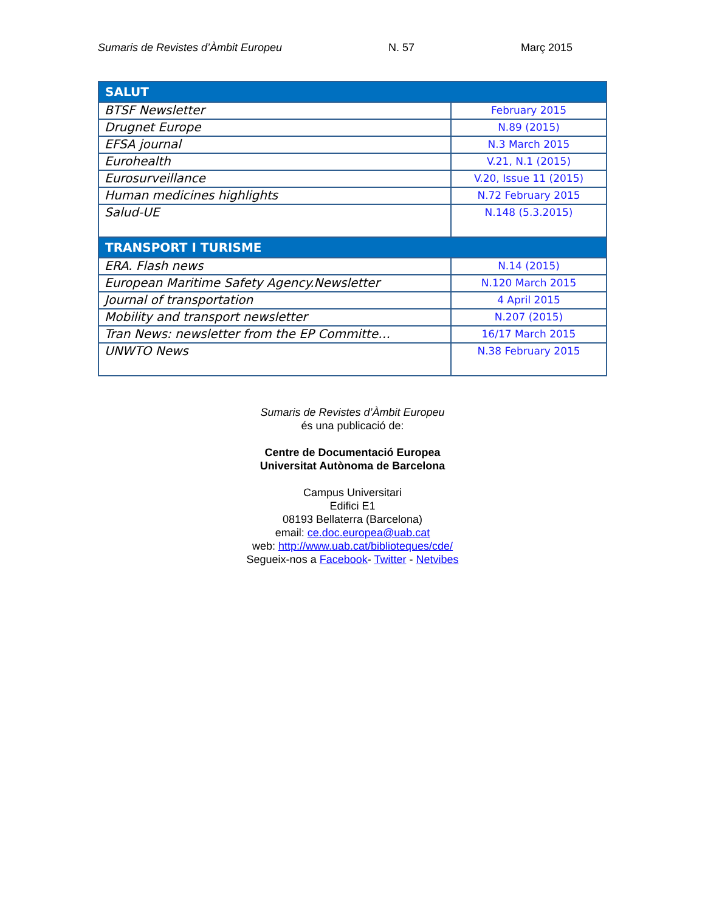Sumaris de Revistes d’Àmbit Europeu N. 57 Març 2015
| SALUT | |
| --- | --- |
| BTSF Newsletter | February 2015 |
| Drugnet Europe | N.89 (2015) |
| EFSA journal | N.3 March 2015 |
| Eurohealth | V.21, N.1 (2015) |
| Eurosurveillance | V.20, Issue 11 (2015) |
| Human medicines highlights | N.72 February 2015 |
| Salud-UE | N.148 (5.3.2015) |
| TRANSPORT I TURISME | |
| ERA. Flash news | N.14 (2015) |
| European Maritime Safety Agency.Newsletter | N.120 March 2015 |
| Journal of transportation | 4 April 2015 |
| Mobility and transport newsletter | N.207 (2015) |
| Tran News: newsletter from the EP Committe… | 16/17 March 2015 |
| UNWTO News | N.38 February 2015 |
Sumaris de Revistes d’Àmbit Europeu
és una publicació de:
Centre de Documentació Europea
Universitat Autònoma de Barcelona
Campus Universitari
Edifici E1
08193 Bellaterra (Barcelona)
email: ce.doc.europea@uab.cat
web: http://www.uab.cat/biblioteques/cde/
Segueix-nos a Facebook- Twitter - Netvibes